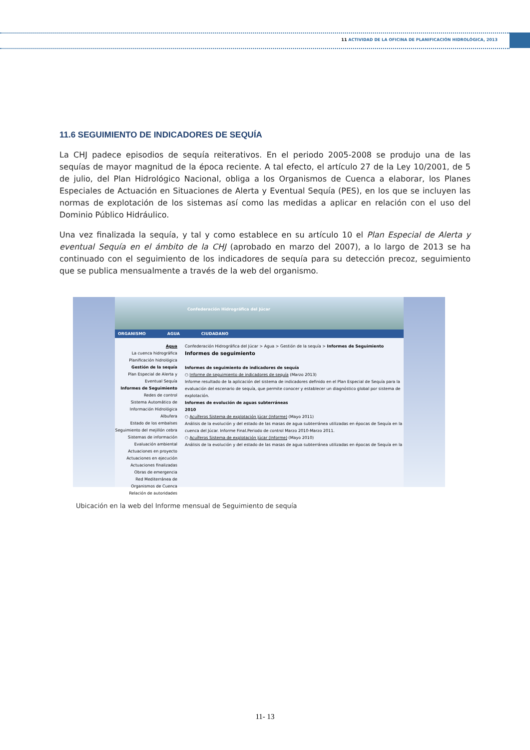11 ACTIVIDAD DE LA OFICINA DE PLANIFICACIÓN HIDROLÓGICA, 2013
11.6 SEGUIMIENTO DE INDICADORES DE SEQUÍA
La CHJ padece episodios de sequía reiterativos. En el periodo 2005-2008 se produjo una de las sequías de mayor magnitud de la época reciente. A tal efecto, el artículo 27 de la Ley 10/2001, de 5 de julio, del Plan Hidrológico Nacional, obliga a los Organismos de Cuenca a elaborar, los Planes Especiales de Actuación en Situaciones de Alerta y Eventual Sequía (PES), en los que se incluyen las normas de explotación de los sistemas así como las medidas a aplicar en relación con el uso del Dominio Público Hidráulico.
Una vez finalizada la sequía, y tal y como establece en su artículo 10 el Plan Especial de Alerta y eventual Sequía en el ámbito de la CHJ (aprobado en marzo del 2007), a lo largo de 2013 se ha continuado con el seguimiento de los indicadores de sequía para su detección precoz, seguimiento que se publica mensualmente a través de la web del organismo.
Confederación Hidrográfica del Júcar
ORGANISMO AGUA CIUDADANO
Agua
La cuenca hidrográfica
Planificación hidrológica
Gestión de la sequía
Plan Especial de Alerta y Eventual Sequía
Informes de Seguimiento
Redes de control
Sistema Automático de Información Hidrológica
Albufera
Estado de los embalses
Seguimiento del mejillón cebra
Sistemas de información
Evaluación ambiental
Actuaciones en proyecto
Actuaciones en ejecución
Actuaciones finalizadas
Obras de emergencia
Red Mediterránea de Organismos de Cuenca
Relación de autoridades
Confederación Hidrográfica del Júcar > Agua > Gestión de la sequía > Informes de Seguimiento
Informes de seguimiento
Informes de seguimiento de indicadores de sequía
○ Informe de seguimiento de indicadores de sequía (Marzo 2013)
Informe resultado de la aplicación del sistema de indicadores definido en el Plan Especial de Sequía para la evaluación del escenario de sequía, que permite conocer y establecer un diagnóstico global por sistema de explotación.
Informes de evolución de aguas subterráneas
2010
○ Acuíferos Sistema de explotación Júcar (Informe) (Mayo 2011)
Análisis de la evolución y del estado de las masas de agua subterránea utilizadas en épocas de Sequía en la cuenca del Júcar. Informe Final.Periodo de control Marzo 2010-Marzo 2011.
○ Acuíferos Sistema de explotación Júcar (Informe) (Mayo 2010)
Análisis de la evolución y del estado de las masas de agua subterránea utilizadas en épocas de Sequía en la
Ubicación en la web del Informe mensual de Seguimiento de sequía
11- 13